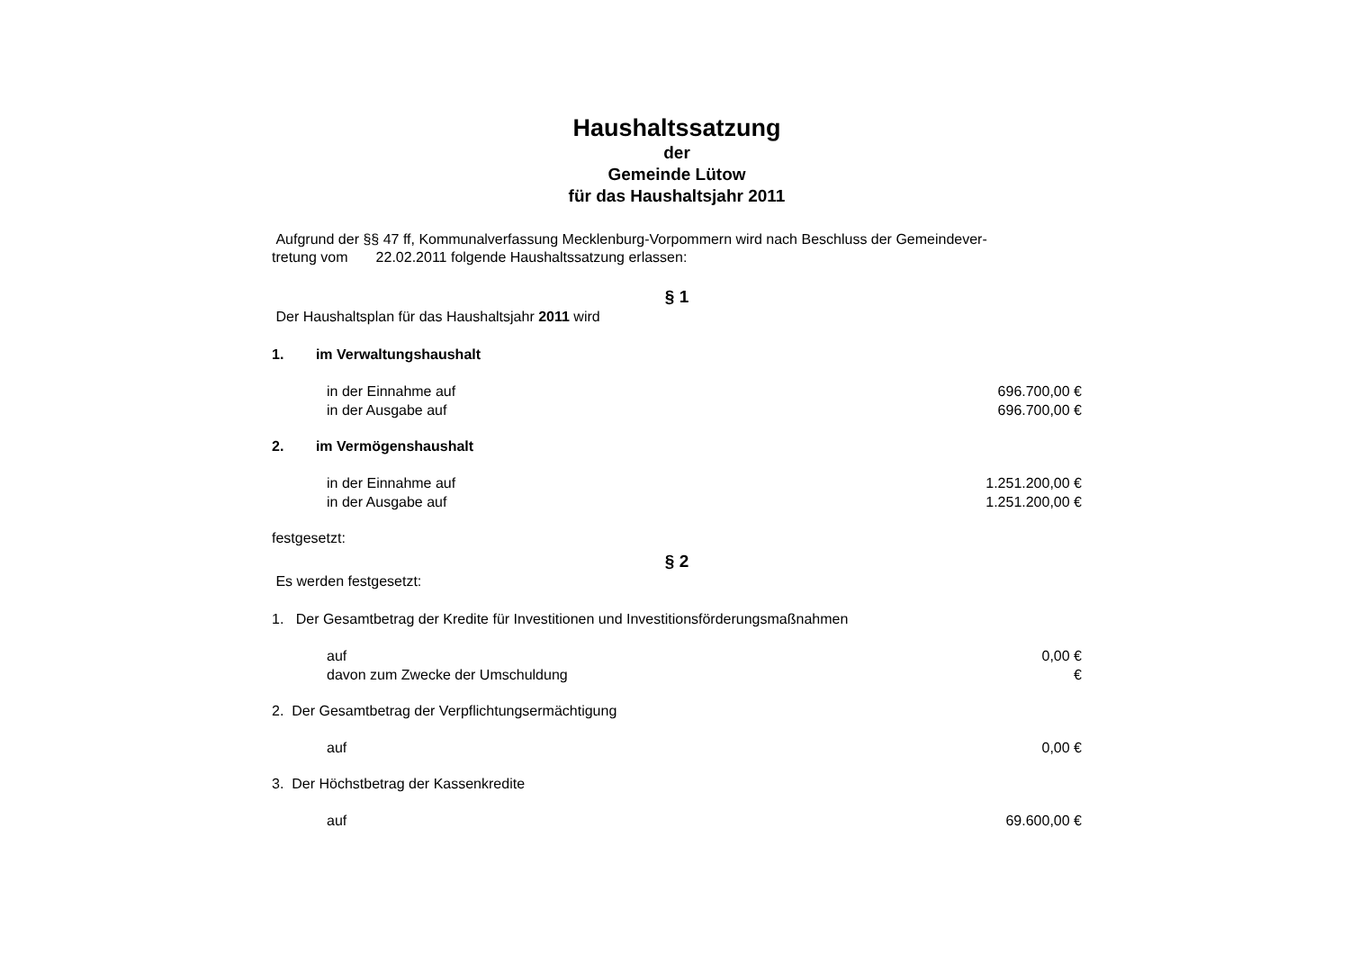Haushaltssatzung
der
Gemeinde Lütow
für das Haushaltsjahr 2011
Aufgrund der §§ 47 ff, Kommunalverfassung Mecklenburg-Vorpommern wird nach Beschluss der Gemeindever-
tretung vom 22.02.2011 folgende Haushaltssatzung erlassen:
§ 1
Der Haushaltsplan für das Haushaltsjahr 2011 wird
1. im Verwaltungshaushalt
in der Einnahme auf 696.700,00 €
in der Ausgabe auf 696.700,00 €
2. im Vermögenshaushalt
in der Einnahme auf 1.251.200,00 €
in der Ausgabe auf 1.251.200,00 €
festgesetzt:
§ 2
Es werden festgesetzt:
1. Der Gesamtbetrag der Kredite für Investitionen und Investitionsförderungsmaßnahmen
auf 0,00 €
davon zum Zwecke der Umschuldung €
2. Der Gesamtbetrag der Verpflichtungsermächtigung
auf 0,00 €
3. Der Höchstbetrag der Kassenkredite
auf 69.600,00 €